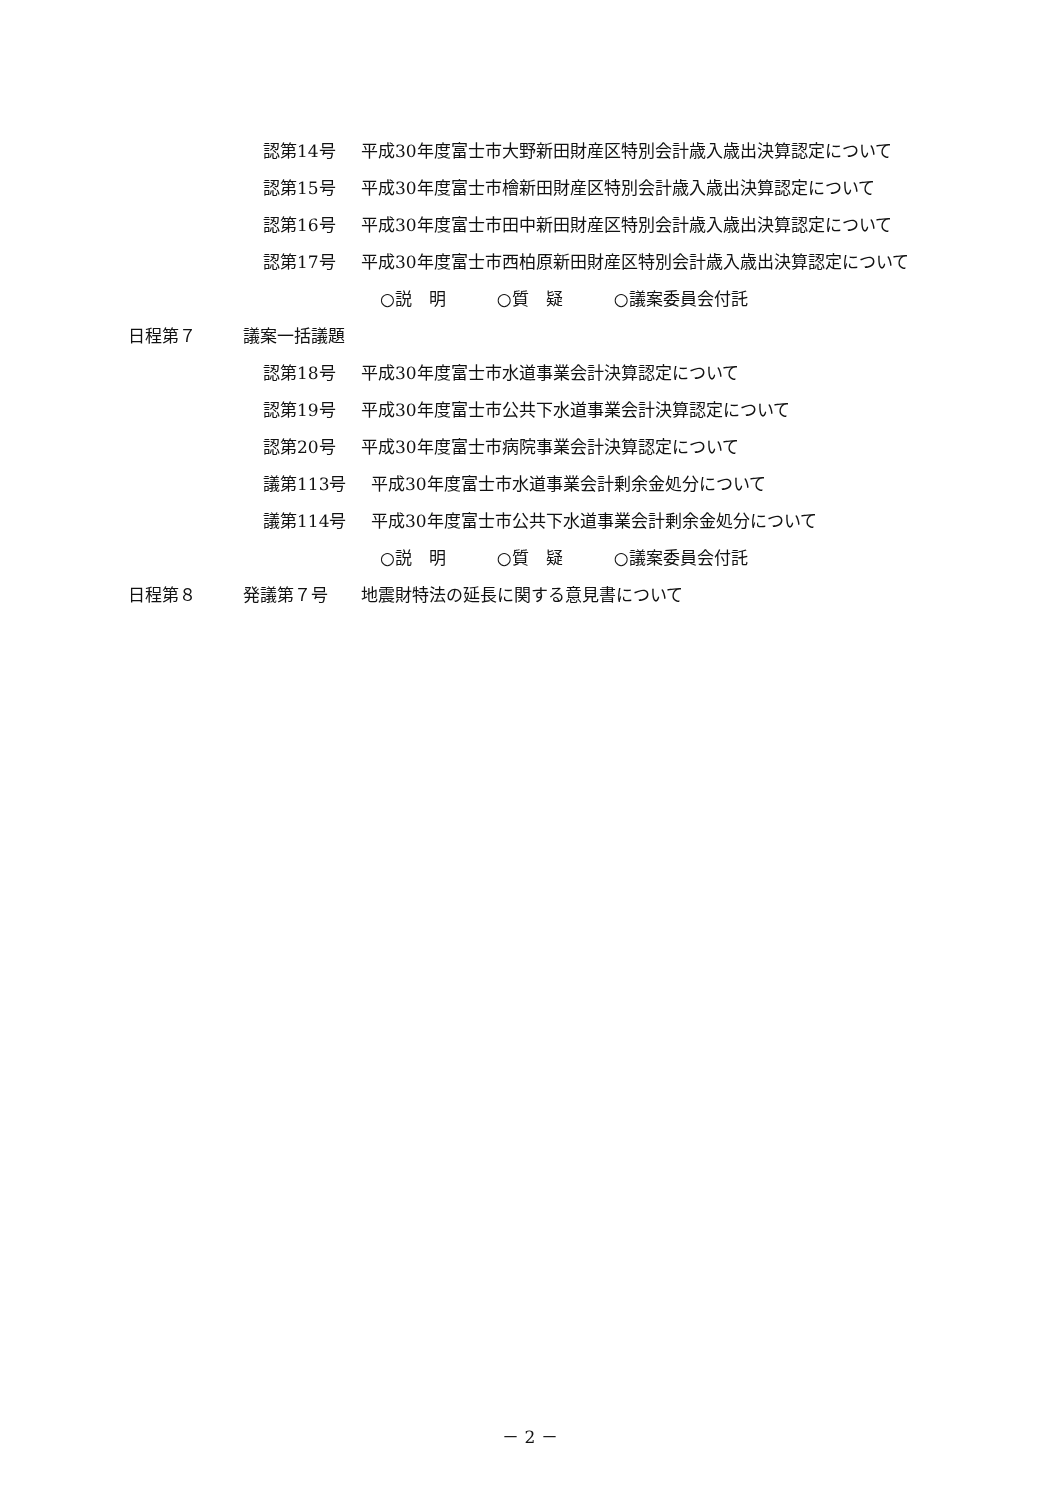認第14号 平成30年度富士市大野新田財産区特別会計歳入歳出決算認定について
認第15号 平成30年度富士市檜新田財産区特別会計歳入歳出決算認定について
認第16号 平成30年度富士市田中新田財産区特別会計歳入歳出決算認定について
認第17号 平成30年度富士市西柏原新田財産区特別会計歳入歳出決算認定について
○説　明　　　○質　疑　　　○議案委員会付託
日程第７ 議案一括議題
認第18号 平成30年度富士市水道事業会計決算認定について
認第19号 平成30年度富士市公共下水道事業会計決算認定について
認第20号 平成30年度富士市病院事業会計決算認定について
議第113号 平成30年度富士市水道事業会計剰余金処分について
議第114号 平成30年度富士市公共下水道事業会計剰余金処分について
○説　明　　　○質　疑　　　○議案委員会付託
日程第８ 発議第７号 地震財特法の延長に関する意見書について
－ 2 －